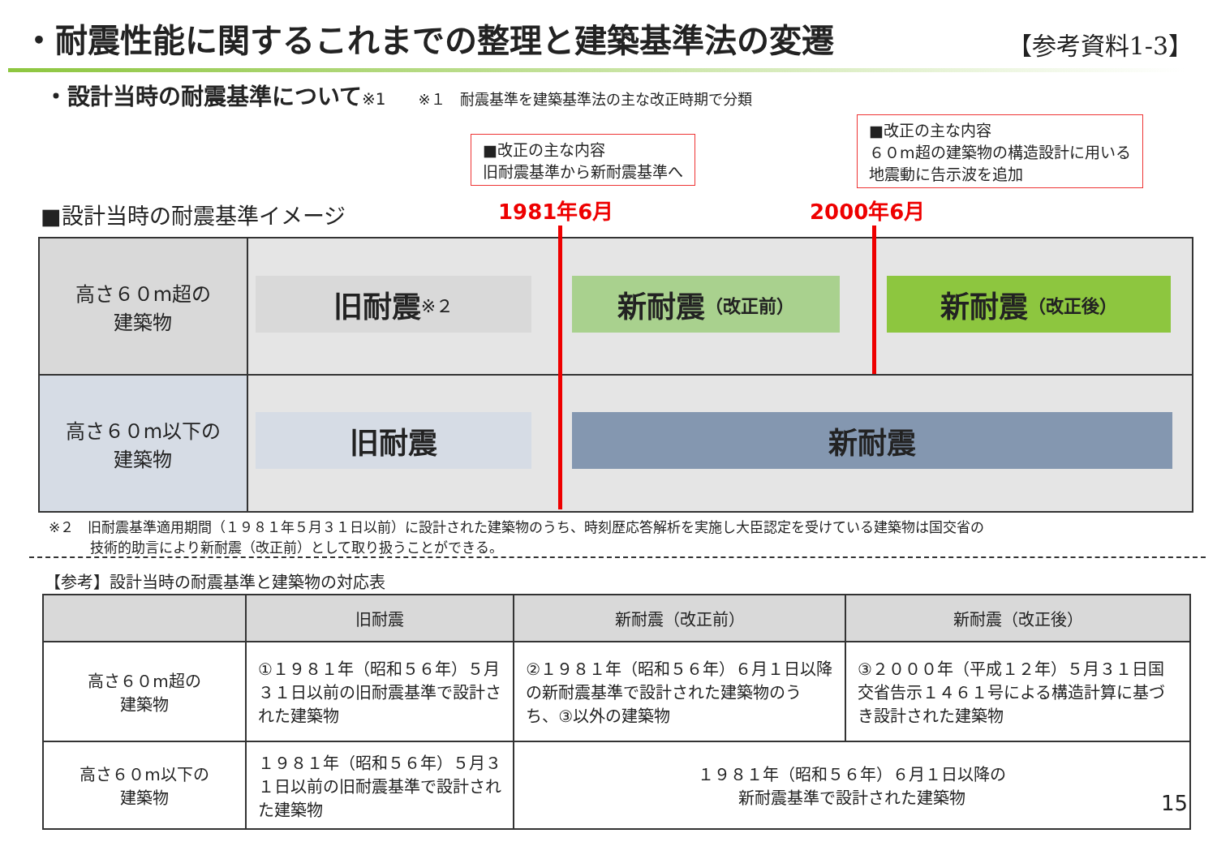・耐震性能に関するこれまでの整理と建築基準法の変遷
【参考資料1-3】
・設計当時の耐震基準について※1 ※１　耐震基準を建築基準法の主な改正時期で分類
■改正の主な内容
旧耐震基準から新耐震基準へ
■改正の主な内容
６０m超の建築物の構造設計に用いる
地震動に告示波を追加
■設計当時の耐震基準イメージ 1981年6月 2000年6月
高さ６０m超の
建築物
高さ６０m以下の
建築物
旧耐震 ※２ 新耐震 （改正前） 新耐震 （改正後）
旧耐震 新耐震
※２　旧耐震基準適用期間（１９８１年５月３１日以前）に設計された建築物のうち、時刻歴応答解析を実施し大臣認定を受けている建築物は国交省の
　　　技術的助言により新耐震（改正前）として取り扱うことができる。
【参考】設計当時の耐震基準と建築物の対応表
| | 旧耐震 | 新耐震（改正前） | 新耐震（改正後） |
| --- | --- | --- | --- |
| 高さ６０m超の 建築物 | ①１９８１年（昭和５６年）５月３１日以前の旧耐震基準で設計された建築物 | ②１９８１年（昭和５６年）６月１日以降の新耐震基準で設計された建築物のうち、③以外の建築物 | ③２０００年（平成１２年）５月３１日国交省告示１４６１号による構造計算に基づき設計された建築物 |
| 高さ６０m以下の 建築物 | １９８１年（昭和５６年）５月３１日以前の旧耐震基準で設計された建築物 | １９８１年（昭和５６年）６月１日以降の 新耐震基準で設計された建築物 | |
15